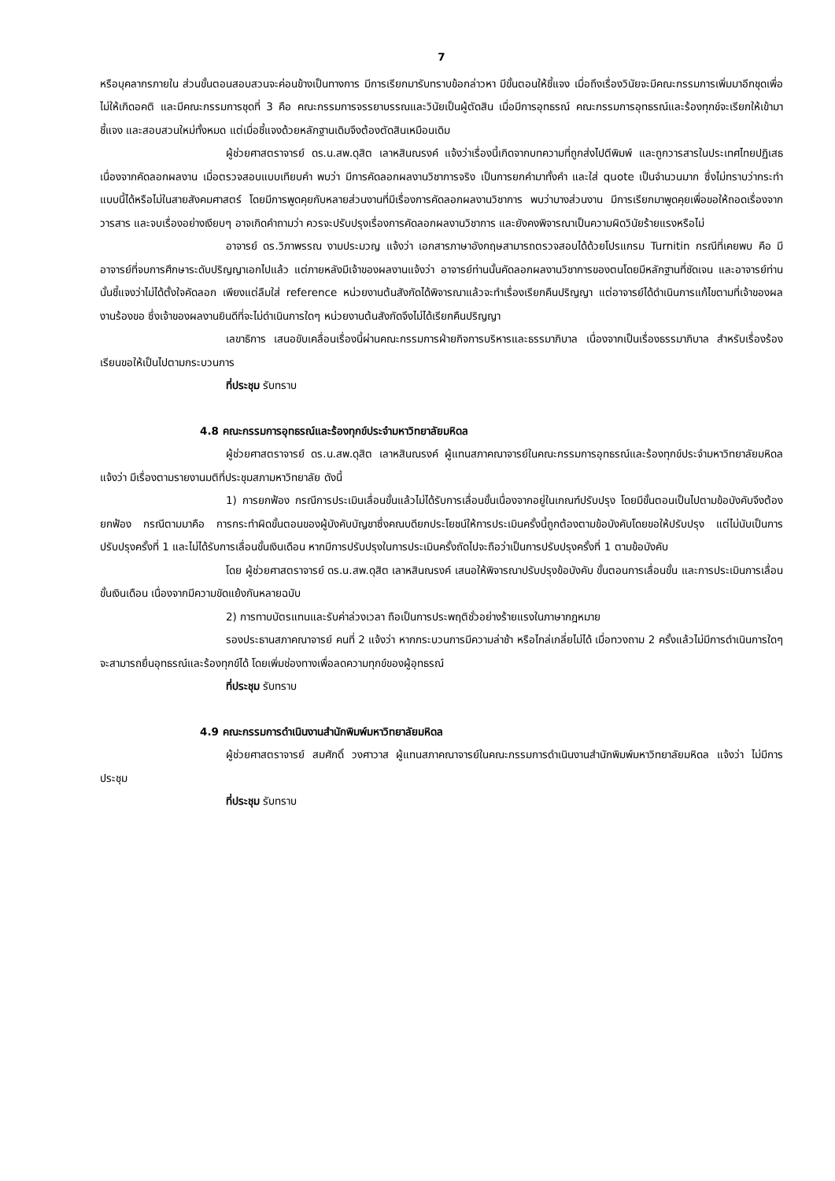7
หรือบุคลากรภายใน ส่วนขั้นตอนสอบสวนจะค่อนข้างเป็นทางการ มีการเรียกมารับทราบข้อกล่าวหา มีขั้นตอนให้ชี้แจง เมื่อถึงเรื่องวินัยจะมีคณะกรรมการเพิ่มมาอีกชุดเพื่อไม่ให้เกิดอคติ และมีคณะกรรมการชุดที่ 3 คือ คณะกรรมการจรรยาบรรณและวินัยเป็นผู้ตัดสิน เมื่อมีการอุทธรณ์ คณะกรรมการอุทธรณ์และร้องทุกข์จะเรียกให้เข้ามาชี้แจง และสอบสวนใหม่ทั้งหมด แต่เมื่อชี้แจงด้วยหลักฐานเดิมจึงต้องตัดสินเหมือนเดิม
ผู้ช่วยศาสตราจารย์ ดร.น.สพ.ดุสิต เลาหสินณรงค์ แจ้งว่าเรื่องนี้เกิดจากบทความที่ถูกส่งไปตีพิมพ์ และถูกวารสารในประเทศไทยปฏิเสธเนื่องจากคัดลอกผลงาน เมื่อตรวจสอบแบบเทียบคำ พบว่า มีการคัดลอกผลงานวิชาการจริง เป็นการยกคำมาทั้งคำ และใส่ quote เป็นจำนวนมาก ซึ่งไม่ทราบว่ากระทำแบบนี้ได้หรือไม่ในสายสังคมศาสตร์ โดยมีการพูดคุยกับหลายส่วนงานที่มีเรื่องการคัดลอกผลงานวิชาการ พบว่าบางส่วนงาน มีการเรียกมาพูดคุยเพื่อขอให้ถอดเรื่องจากวารสาร และจบเรื่องอย่างเงียบๆ อาจเกิดคำถามว่า ควรจะปรับปรุงเรื่องการคัดลอกผลงานวิชาการ และยังคงพิจารณาเป็นความผิดวินัยร้ายแรงหรือไม่
อาจารย์ ดร.วิภาพรรณ งามประมวญ แจ้งว่า เอกสารภาษาอังกฤษสามารถตรวจสอบได้ด้วยโปรแกรม Turnitin กรณีที่เคยพบ คือ มีอาจารย์ที่จบการศึกษาระดับปริญญาเอกไปแล้ว แต่ภายหลังมีเจ้าของผลงานแจ้งว่า อาจารย์ท่านนั้นคัดลอกผลงานวิชาการของตนโดยมีหลักฐานที่ชัดเจน และอาจารย์ท่านนั้นชี้แจงว่าไม่ได้ตั้งใจคัดลอก เพียงแต่ลืมใส่ reference หน่วยงานต้นสังกัดได้พิจารณาแล้วจะทำเรื่องเรียกคืนปริญญา แต่อาจารย์ได้ดำเนินการแก้ไขตามที่เจ้าของผลงานร้องขอ ซึ่งเจ้าของผลงานยินดีที่จะไม่ดำเนินการใดๆ หน่วยงานต้นสังกัดจึงไม่ได้เรียกคืนปริญญา
เลขาธิการ เสนอขับเคลื่อนเรื่องนี้ผ่านคณะกรรมการฝ่ายกิจการบริหารและธรรมาภิบาล เนื่องจากเป็นเรื่องธรรมาภิบาล สำหรับเรื่องร้องเรียนขอให้เป็นไปตามกระบวนการ
ที่ประชุม รับทราบ
4.8 คณะกรรมการอุทธรณ์และร้องทุกข์ประจำมหาวิทยาลัยมหิดล
ผู้ช่วยศาสตราจารย์ ดร.น.สพ.ดุสิต เลาหสินณรงค์ ผู้แทนสภาคณาจารย์ในคณะกรรมการอุทธรณ์และร้องทุกข์ประจำมหาวิทยาลัยมหิดล แจ้งว่า มีเรื่องตามรายงานมติที่ประชุมสภามหาวิทยาลัย ดังนี้
1) การยกฟ้อง กรณีการประเมินเลื่อนขั้นแล้วไม่ได้รับการเลื่อนขั้นเนื่องจากอยู่ในเกณฑ์ปรับปรุง โดยมีขั้นตอนเป็นไปตามข้อบังคับจึงต้องยกฟ้อง กรณีตามมาคือ การกระทำผิดขั้นตอนของผู้บังคับบัญชาซึ่งคณบดียกประโยชน์ให้การประเมินครั้งนี้ถูกต้องตามข้อบังคับโดยขอให้ปรับปรุง แต่ไม่นับเป็นการปรับปรุงครั้งที่ 1 และไม่ได้รับการเลื่อนขั้นเงินเดือน หากมีการปรับปรุงในการประเมินครั้งถัดไปจะถือว่าเป็นการปรับปรุงครั้งที่ 1 ตามข้อบังคับ
โดย ผู้ช่วยศาสตราจารย์ ดร.น.สพ.ดุสิต เลาหสินณรงค์ เสนอให้พิจารณาปรับปรุงข้อบังคับ ขั้นตอนการเลื่อนขั้น และการประเมินการเลื่อนขั้นเงินเดือน เนื่องจากมีความขัดแย้งกันหลายฉบับ
2) การทาบบัตรแทนและรับค่าล่วงเวลา ถือเป็นการประพฤติชั่วอย่างร้ายแรงในภาษากฎหมาย
รองประธานสภาคณาจารย์ คนที่ 2 แจ้งว่า หากกระบวนการมีความล่าช้า หรือไกล่เกลี่ยไม่ได้ เมื่อทวงถาม 2 ครั้งแล้วไม่มีการดำเนินการใดๆ จะสามารถยื่นอุทธรณ์และร้องทุกข์ได้ โดยเพิ่มช่องทางเพื่อลดความทุกข์ของผู้อุทธรณ์
ที่ประชุม รับทราบ
4.9 คณะกรรมการดำเนินงานสำนักพิมพ์มหาวิทยาลัยมหิดล
ผู้ช่วยศาสตราจารย์ สมศักดิ์ วงศาวาส ผู้แทนสภาคณาจารย์ในคณะกรรมการดำเนินงานสำนักพิมพ์มหาวิทยาลัยมหิดล แจ้งว่า ไม่มีการประชุม
ที่ประชุม รับทราบ